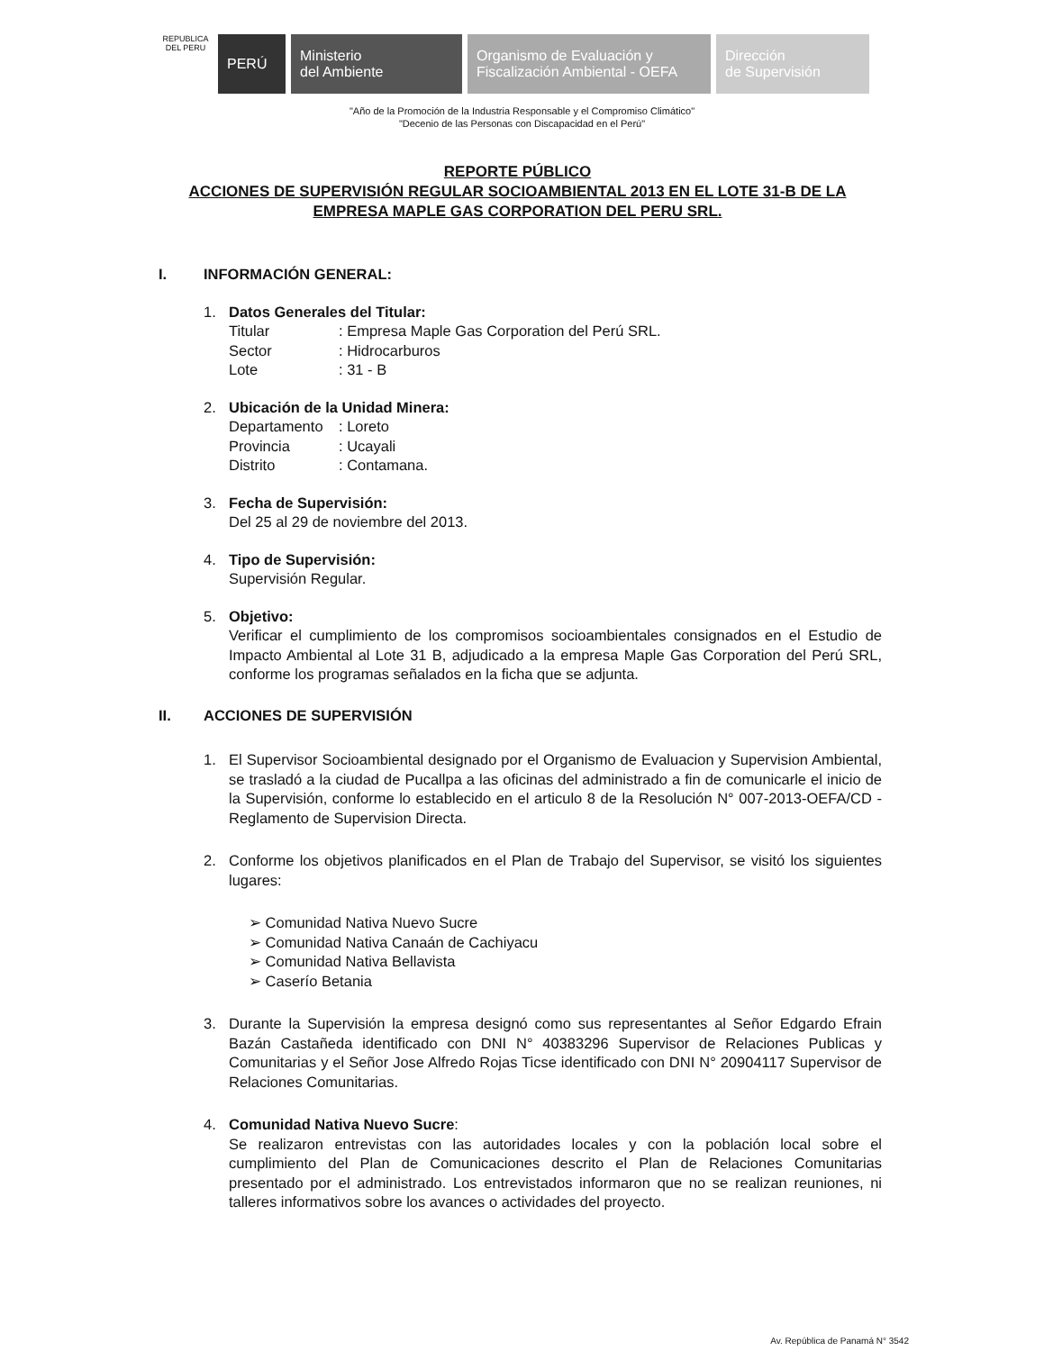REPUBLICA DEL PERU
PERÚ
Ministerio
del Ambiente
Organismo de Evaluación y
Fiscalización Ambiental - OEFA
Dirección
de Supervisión
"Año de la Promoción de la Industria Responsable y el Compromiso Climático"
"Decenio de las Personas con Discapacidad en el Perú"
REPORTE PÚBLICO
ACCIONES DE SUPERVISIÓN REGULAR SOCIOAMBIENTAL 2013 EN EL LOTE 31-B DE LA EMPRESA MAPLE GAS CORPORATION DEL PERU SRL.
I. INFORMACIÓN GENERAL:
1. Datos Generales del Titular:
Titular: Empresa Maple Gas Corporation del Perú SRL.
Sector: Hidrocarburos
Lote: 31 - B
2. Ubicación de la Unidad Minera:
Departamento: Loreto
Provincia: Ucayali
Distrito: Contamana.
3. Fecha de Supervisión:
Del 25 al 29 de noviembre del 2013.
4. Tipo de Supervisión:
Supervisión Regular.
5. Objetivo:
Verificar el cumplimiento de los compromisos socioambientales consignados en el Estudio de Impacto Ambiental al Lote 31 B, adjudicado a la empresa Maple Gas Corporation del Perú SRL, conforme los programas señalados en la ficha que se adjunta.
II. ACCIONES DE SUPERVISIÓN
1. El Supervisor Socioambiental designado por el Organismo de Evaluacion y Supervision Ambiental, se trasladó a la ciudad de Pucallpa a las oficinas del administrado a fin de comunicarle el inicio de la Supervisión, conforme lo establecido en el articulo 8 de la Resolución N° 007-2013-OEFA/CD - Reglamento de Supervision Directa.
2. Conforme los objetivos planificados en el Plan de Trabajo del Supervisor, se visitó los siguientes lugares:
➢ Comunidad Nativa Nuevo Sucre
➢ Comunidad Nativa Canaán de Cachiyacu
➢ Comunidad Nativa Bellavista
➢ Caserío Betania
3. Durante la Supervisión la empresa designó como sus representantes al Señor Edgardo Efrain Bazán Castañeda identificado con DNI N° 40383296 Supervisor de Relaciones Publicas y Comunitarias y el Señor Jose Alfredo Rojas Ticse identificado con DNI N° 20904117 Supervisor de Relaciones Comunitarias.
4. Comunidad Nativa Nuevo Sucre:
Se realizaron entrevistas con las autoridades locales y con la población local sobre el cumplimiento del Plan de Comunicaciones descrito el Plan de Relaciones Comunitarias presentado por el administrado. Los entrevistados informaron que no se realizan reuniones, ni talleres informativos sobre los avances o actividades del proyecto.
Av. República de Panamá N° 3542